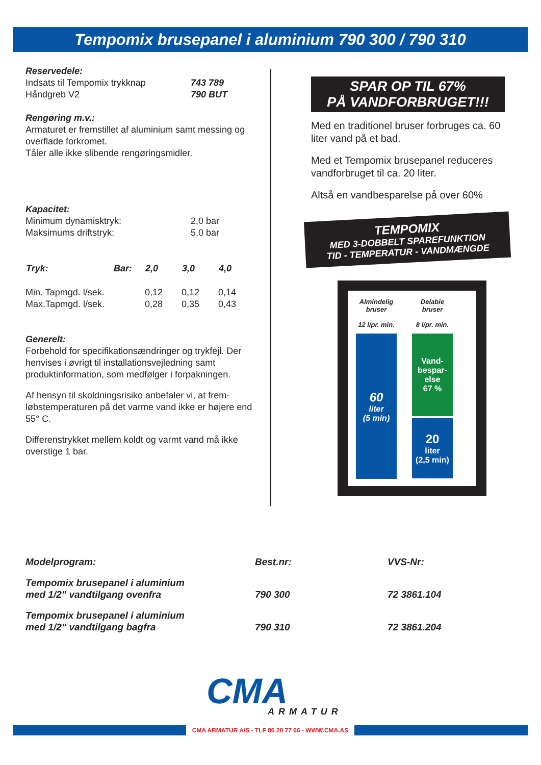Tempomix brusepanel i aluminium 790 300 / 790 310
Reservedele:
| Indsats til Tempomix trykknap | 743 789 |
| Håndgreb V2 | 790 BUT |
Rengøring m.v.:
Armaturet er fremstillet af aluminium samt messing og overflade forkromet.
Tåler alle ikke slibende rengøringsmidler.
Kapacitet:
| Minimum dynamisktryk: | 2,0 bar |
| Maksimums driftstryk: | 5,0 bar |
| Tryk: | Bar: | 2,0 | 3,0 | 4,0 |
| --- | --- | --- | --- | --- |
| Min. Tapmgd. l/sek. | | 0,12 | 0,12 | 0,14 |
| Max.Tapmgd. l/sek. | | 0,28 | 0,35 | 0,43 |
Generelt:
Forbehold for specifikationsændringer og trykfejl. Der henvises i øvrigt til installationsvejledning samt produktinformation, som medfølger i forpakningen.
Af hensyn til skoldningsrisiko anbefaler vi, at frem-løbstemperaturen på det varme vand ikke er højere end 55° C.
Differenstrykket mellem koldt og varmt vand må ikke overstige 1 bar.
SPAR OP TIL 67%
PÅ VANDFORBRUGET!!!
Med en traditionel bruser forbruges ca. 60 liter vand på et bad.
Med et Tempomix brusepanel reduceres vandforbruget til ca. 20 liter.
Altså en vandbesparelse på over 60%
TEMPOMIX
MED 3-DOBBELT SPAREFUNKTION
TID - TEMPERATUR - VANDMÆNGDE
Almindelig
bruser
12 l/pr. min.
60
liter
(5 min)
Delabie
bruser
8 l/pr. min.
Vand-
bespar-
else
67 %
20
liter
(2,5 min)
| Modelprogram: | Best.nr: | VVS-Nr: |
| Tempomix brusepanel i aluminium med 1/2” vandtilgang ovenfra | 790 300 | 72 3861.104 |
| Tempomix brusepanel i aluminium med 1/2” vandtilgang bagfra | 790 310 | 72 3861.204 |
CMA
ARMATUR
CMA ARMATUR A/S - TLF 86 28 77 66 - WWW.CMA.AS